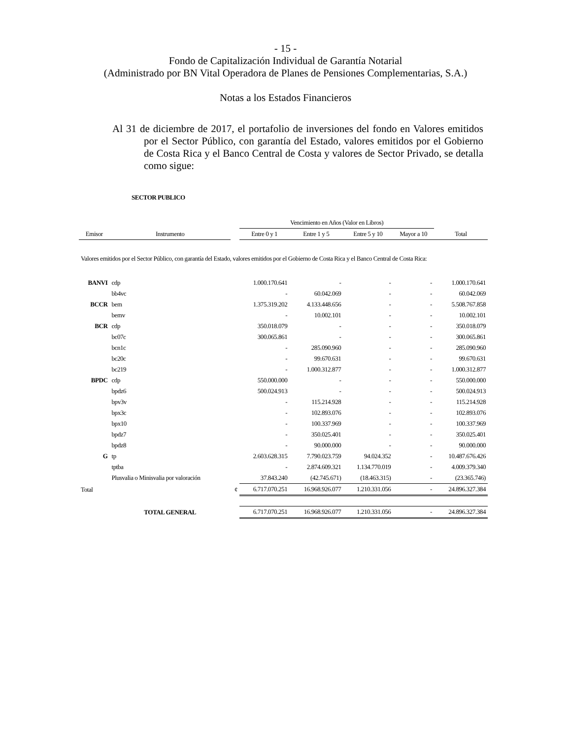- 15 -
Fondo de Capitalización Individual de Garantía Notarial
(Administrado por BN Vital Operadora de Planes de Pensiones Complementarias, S.A.)
Notas a los Estados Financieros
Al 31 de diciembre de 2017, el portafolio de inversiones del fondo en Valores emitidos por el Sector Público, con garantía del Estado, valores emitidos por el Gobierno de Costa Rica y el Banco Central de Costa y valores de Sector Privado, se detalla como sigue:
SECTOR PUBLICO
| | | | Vencimiento en Años (Valor en Libros) | | | | |
| --- | --- | --- | --- | --- | --- | --- | --- |
| Emisor | Instrumento | | Entre 0 y 1 | Entre 1 y 5 | Entre 5 y 10 | Mayor a 10 | Total |
| Valores emitidos por el Sector Público, con garantía del Estado, valores emitidos por el Gobierno de Costa Rica y el Banco Central de Costa Rica: | | | | | | | |
| BANVI | cdp | | 1.000.170.641 | - | - | - | 1.000.170.641 |
| | bb4vc | | - | 60.042.069 | - | - | 60.042.069 |
| BCCR | bem | | 1.375.319.202 | 4.133.448.656 | - | - | 5.508.767.858 |
| | bemv | | - | 10.002.101 | - | - | 10.002.101 |
| BCR | cdp | | 350.018.079 | - | - | - | 350.018.079 |
| | bc07c | | 300.065.861 | - | - | - | 300.065.861 |
| | bcn1c | | - | 285.090.960 | - | - | 285.090.960 |
| | bc20c | | - | 99.670.631 | - | - | 99.670.631 |
| | bc219 | | - | 1.000.312.877 | - | - | 1.000.312.877 |
| BPDC | cdp | | 550.000.000 | - | - | - | 550.000.000 |
| | bpdz6 | | 500.024.913 | - | - | - | 500.024.913 |
| | bpv3v | | - | 115.214.928 | - | - | 115.214.928 |
| | bpx3c | | - | 102.893.076 | - | - | 102.893.076 |
| | bpx10 | | - | 100.337.969 | - | - | 100.337.969 |
| | bpdz7 | | - | 350.025.401 | - | - | 350.025.401 |
| | bpdz8 | | - | 90.000.000 | - | - | 90.000.000 |
| G | tp | | 2.603.628.315 | 7.790.023.759 | 94.024.352 | - | 10.487.676.426 |
| | tptba | | - | 2.874.609.321 | 1.134.770.019 | - | 4.009.379.340 |
| | Plusvalia o Minisvalia por valoración | | 37.843.240 | (42.745.671) | (18.463.315) | - | (23.365.746) |
| Total | | ¢ | 6.717.070.251 | 16.968.926.077 | 1.210.331.056 | - | 24.896.327.384 |
| | TOTAL GENERAL | | 6.717.070.251 | 16.968.926.077 | 1.210.331.056 | - | 24.896.327.384 |